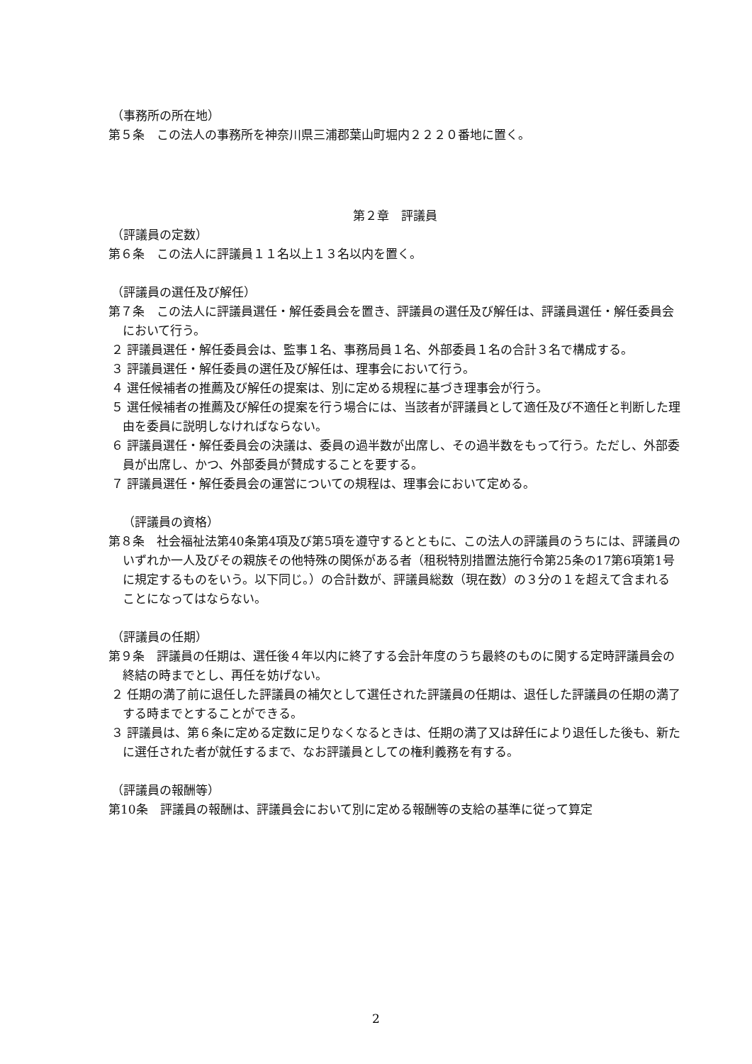（事務所の所在地）
第５条　この法人の事務所を神奈川県三浦郡葉山町堀内２２２０番地に置く。
第２章　評議員
（評議員の定数）
第６条　この法人に評議員１１名以上１３名以内を置く。
（評議員の選任及び解任）
第７条　この法人に評議員選任・解任委員会を置き、評議員の選任及び解任は、評議員選任・解任委員会において行う。
２ 評議員選任・解任委員会は、監事１名、事務局員１名、外部委員１名の合計３名で構成する。
３ 評議員選任・解任委員の選任及び解任は、理事会において行う。
４ 選任候補者の推薦及び解任の提案は、別に定める規程に基づき理事会が行う。
５ 選任候補者の推薦及び解任の提案を行う場合には、当該者が評議員として適任及び不適任と判断した理由を委員に説明しなければならない。
６ 評議員選任・解任委員会の決議は、委員の過半数が出席し、その過半数をもって行う。ただし、外部委員が出席し、かつ、外部委員が賛成することを要する。
７ 評議員選任・解任委員会の運営についての規程は、理事会において定める。
（評議員の資格）
第８条　社会福祉法第40条第4項及び第5項を遵守するとともに、この法人の評議員のうちには、評議員のいずれか一人及びその親族その他特殊の関係がある者（租税特別措置法施行令第25条の17第6項第1号に規定するものをいう。以下同じ。）の合計数が、評議員総数（現在数）の３分の１を超えて含まれることになってはならない。
（評議員の任期）
第９条　評議員の任期は、選任後４年以内に終了する会計年度のうち最終のものに関する定時評議員会の終結の時までとし、再任を妨げない。
２ 任期の満了前に退任した評議員の補欠として選任された評議員の任期は、退任した評議員の任期の満了する時までとすることができる。
３ 評議員は、第６条に定める定数に足りなくなるときは、任期の満了又は辞任により退任した後も、新たに選任された者が就任するまで、なお評議員としての権利義務を有する。
（評議員の報酬等）
第10条　評議員の報酬は、評議員会において別に定める報酬等の支給の基準に従って算定
2